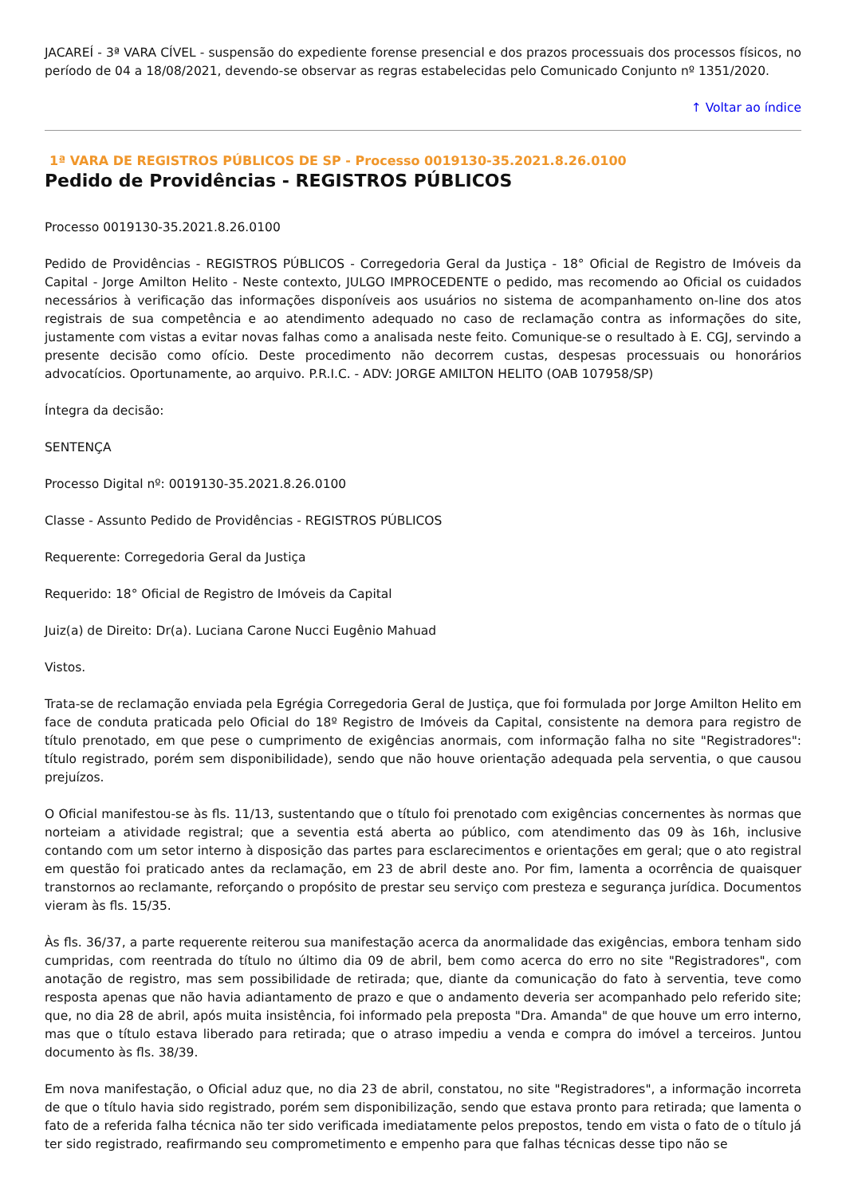JACAREÍ - 3ª VARA CÍVEL - suspensão do expediente forense presencial e dos prazos processuais dos processos físicos, no período de 04 a 18/08/2021, devendo-se observar as regras estabelecidas pelo Comunicado Conjunto nº 1351/2020.
↑ Voltar ao índice
1ª VARA DE REGISTROS PÚBLICOS DE SP - Processo 0019130-35.2021.8.26.0100
Pedido de Providências - REGISTROS PÚBLICOS
Processo 0019130-35.2021.8.26.0100
Pedido de Providências - REGISTROS PÚBLICOS - Corregedoria Geral da Justiça - 18° Oficial de Registro de Imóveis da Capital - Jorge Amilton Helito - Neste contexto, JULGO IMPROCEDENTE o pedido, mas recomendo ao Oficial os cuidados necessários à verificação das informações disponíveis aos usuários no sistema de acompanhamento on-line dos atos registrais de sua competência e ao atendimento adequado no caso de reclamação contra as informações do site, justamente com vistas a evitar novas falhas como a analisada neste feito. Comunique-se o resultado à E. CGJ, servindo a presente decisão como ofício. Deste procedimento não decorrem custas, despesas processuais ou honorários advocatícios. Oportunamente, ao arquivo. P.R.I.C. - ADV: JORGE AMILTON HELITO (OAB 107958/SP)
Íntegra da decisão:
SENTENÇA
Processo Digital nº: 0019130-35.2021.8.26.0100
Classe - Assunto Pedido de Providências - REGISTROS PÚBLICOS
Requerente: Corregedoria Geral da Justiça
Requerido: 18° Oficial de Registro de Imóveis da Capital
Juiz(a) de Direito: Dr(a). Luciana Carone Nucci Eugênio Mahuad
Vistos.
Trata-se de reclamação enviada pela Egrégia Corregedoria Geral de Justiça, que foi formulada por Jorge Amilton Helito em face de conduta praticada pelo Oficial do 18º Registro de Imóveis da Capital, consistente na demora para registro de título prenotado, em que pese o cumprimento de exigências anormais, com informação falha no site "Registradores": título registrado, porém sem disponibilidade), sendo que não houve orientação adequada pela serventia, o que causou prejuízos.
O Oficial manifestou-se às fls. 11/13, sustentando que o título foi prenotado com exigências concernentes às normas que norteiam a atividade registral; que a seventia está aberta ao público, com atendimento das 09 às 16h, inclusive contando com um setor interno à disposição das partes para esclarecimentos e orientações em geral; que o ato registral em questão foi praticado antes da reclamação, em 23 de abril deste ano. Por fim, lamenta a ocorrência de quaisquer transtornos ao reclamante, reforçando o propósito de prestar seu serviço com presteza e segurança jurídica. Documentos vieram às fls. 15/35.
Às fls. 36/37, a parte requerente reiterou sua manifestação acerca da anormalidade das exigências, embora tenham sido cumpridas, com reentrada do título no último dia 09 de abril, bem como acerca do erro no site "Registradores", com anotação de registro, mas sem possibilidade de retirada; que, diante da comunicação do fato à serventia, teve como resposta apenas que não havia adiantamento de prazo e que o andamento deveria ser acompanhado pelo referido site; que, no dia 28 de abril, após muita insistência, foi informado pela preposta "Dra. Amanda" de que houve um erro interno, mas que o título estava liberado para retirada; que o atraso impediu a venda e compra do imóvel a terceiros. Juntou documento às fls. 38/39.
Em nova manifestação, o Oficial aduz que, no dia 23 de abril, constatou, no site "Registradores", a informação incorreta de que o título havia sido registrado, porém sem disponibilização, sendo que estava pronto para retirada; que lamenta o fato de a referida falha técnica não ter sido verificada imediatamente pelos prepostos, tendo em vista o fato de o título já ter sido registrado, reafirmando seu comprometimento e empenho para que falhas técnicas desse tipo não se